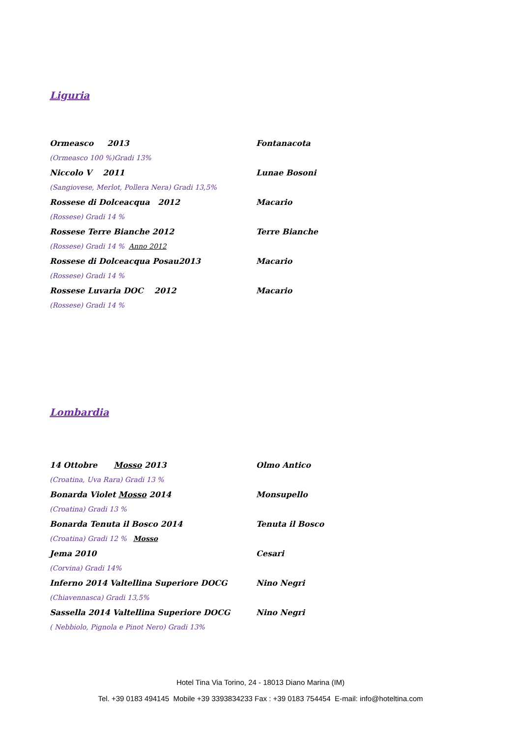Liguria
Ormeasco 2013 Fontanacota
(Ormeasco 100 %)Gradi 13%
Niccolo V 2011 Lunae Bosoni
(Sangiovese, Merlot, Pollera Nera) Gradi 13,5%
Rossese di Dolceacqua 2012 Macario
(Rossese) Gradi 14 %
Rossese Terre Bianche 2012 Terre Bianche
(Rossese) Gradi 14 % Anno 2012
Rossese di Dolceacqua Posau2013 Macario
(Rossese) Gradi 14 %
Rossese Luvaria DOC 2012 Macario
(Rossese) Gradi 14 %
Lombardia
14 Ottobre Mosso 2013 Olmo Antico
(Croatina, Uva Rara) Gradi 13 %
Bonarda Violet Mosso 2014 Monsupello
(Croatina) Gradi 13 %
Bonarda Tenuta il Bosco 2014 Tenuta il Bosco
(Croatina) Gradi 12 % Mosso
Jema 2010 Cesari
(Corvina) Gradi 14%
Inferno 2014 Valtellina Superiore DOCG Nino Negri
(Chiavennasca) Gradi 13,5%
Sassella 2014 Valtellina Superiore DOCG Nino Negri
( Nebbiolo, Pignola e Pinot Nero) Gradi 13%
Hotel Tina Via Torino, 24 - 18013 Diano Marina (IM)
Tel. +39 0183 494145 Mobile +39 3393834233 Fax : +39 0183 754454 E-mail: info@hoteltina.com